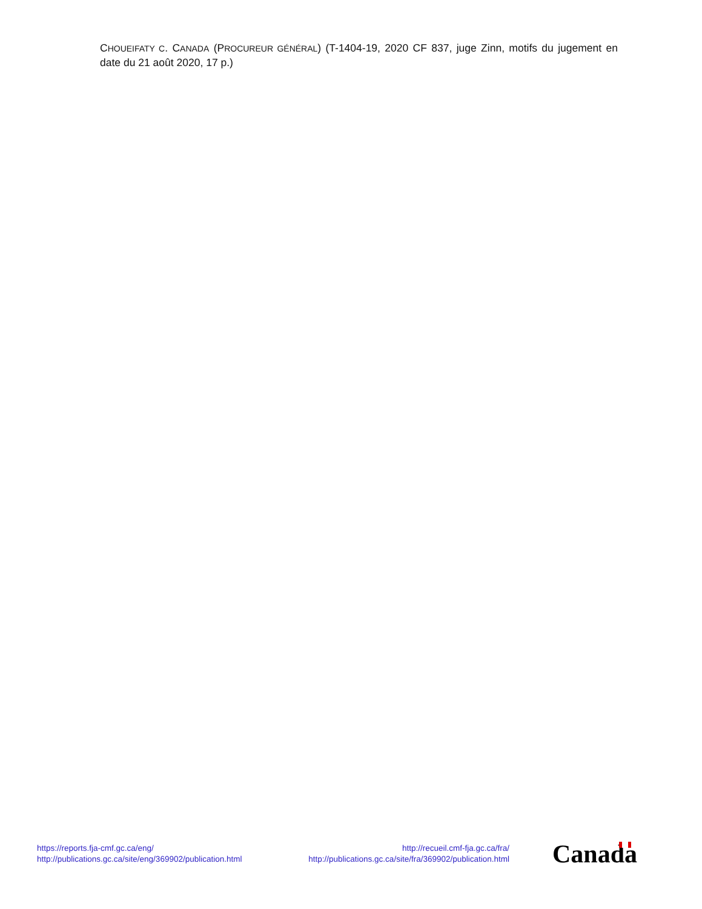CHOUEIFATY C. CANADA (PROCUREUR GÉNÉRAL) (T-1404-19, 2020 CF 837, juge Zinn, motifs du jugement en date du 21 août 2020, 17 p.)
https://reports.fja-cmf.gc.ca/eng/
http://publications.gc.ca/site/eng/369902/publication.html
http://recueil.cmf-fja.gc.ca/fra/
http://publications.gc.ca/site/fra/369902/publication.html
Canada